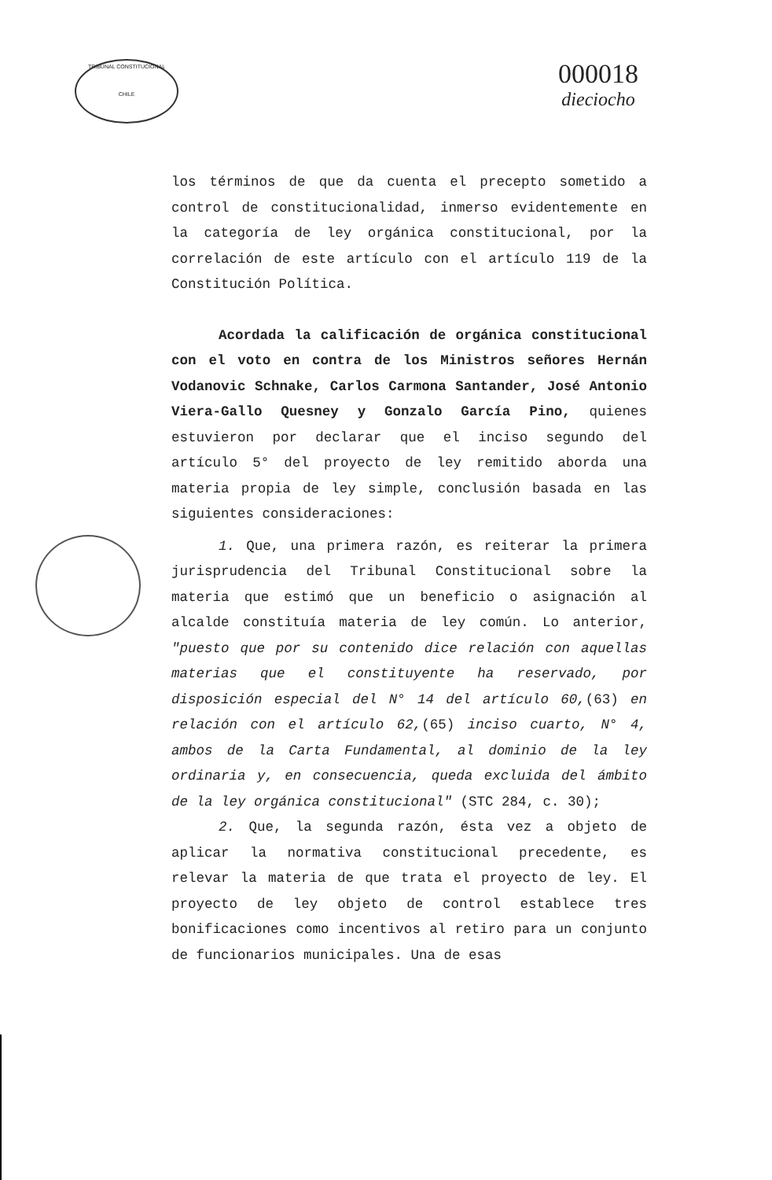TRIBUNAL CONSTITUCIONAL
CHILE
000018
dieciocho
los términos de que da cuenta el precepto sometido a control de constitucionalidad, inmerso evidentemente en la categoría de ley orgánica constitucional, por la correlación de este artículo con el artículo 119 de la Constitución Política.
Acordada la calificación de orgánica constitucional con el voto en contra de los Ministros señores Hernán Vodanovic Schnake, Carlos Carmona Santander, José Antonio Viera-Gallo Quesney y Gonzalo García Pino, quienes estuvieron por declarar que el inciso segundo del artículo 5° del proyecto de ley remitido aborda una materia propia de ley simple, conclusión basada en las siguientes consideraciones:
1. Que, una primera razón, es reiterar la primera jurisprudencia del Tribunal Constitucional sobre la materia que estimó que un beneficio o asignación al alcalde constituía materia de ley común. Lo anterior, "puesto que por su contenido dice relación con aquellas materias que el constituyente ha reservado, por disposición especial del N° 14 del artículo 60,(63) en relación con el artículo 62,(65) inciso cuarto, N° 4, ambos de la Carta Fundamental, al dominio de la ley ordinaria y, en consecuencia, queda excluida del ámbito de la ley orgánica constitucional" (STC 284, c. 30);
2. Que, la segunda razón, ésta vez a objeto de aplicar la normativa constitucional precedente, es relevar la materia de que trata el proyecto de ley. El proyecto de ley objeto de control establece tres bonificaciones como incentivos al retiro para un conjunto de funcionarios municipales. Una de esas